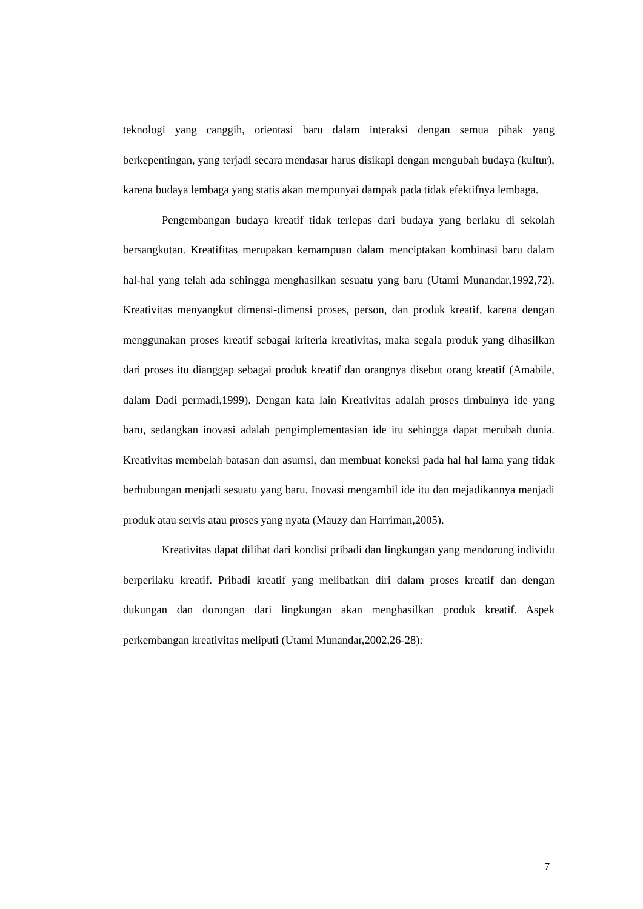teknologi yang canggih, orientasi baru dalam interaksi dengan semua pihak yang berkepentingan, yang terjadi secara mendasar harus disikapi dengan mengubah budaya (kultur), karena budaya lembaga yang statis akan mempunyai dampak pada tidak efektifnya lembaga.
Pengembangan budaya kreatif tidak terlepas dari budaya yang berlaku di sekolah bersangkutan. Kreatifitas merupakan kemampuan dalam menciptakan kombinasi baru dalam hal-hal yang telah ada sehingga menghasilkan sesuatu yang baru (Utami Munandar,1992,72). Kreativitas menyangkut dimensi-dimensi proses, person, dan produk kreatif, karena dengan menggunakan proses kreatif sebagai kriteria kreativitas, maka segala produk yang dihasilkan dari proses itu dianggap sebagai produk kreatif dan orangnya disebut orang kreatif (Amabile, dalam Dadi permadi,1999). Dengan kata lain Kreativitas adalah proses timbulnya ide yang baru, sedangkan inovasi adalah pengimplementasian ide itu sehingga dapat merubah dunia. Kreativitas membelah batasan dan asumsi, dan membuat koneksi pada hal hal lama yang tidak berhubungan menjadi sesuatu yang baru. Inovasi mengambil ide itu dan mejadikannya menjadi produk atau servis atau proses yang nyata (Mauzy dan Harriman,2005).
Kreativitas dapat dilihat dari kondisi pribadi dan lingkungan yang mendorong individu berperilaku kreatif. Pribadi kreatif yang melibatkan diri dalam proses kreatif dan dengan dukungan dan dorongan dari lingkungan akan menghasilkan produk kreatif. Aspek perkembangan kreativitas meliputi (Utami Munandar,2002,26-28):
7